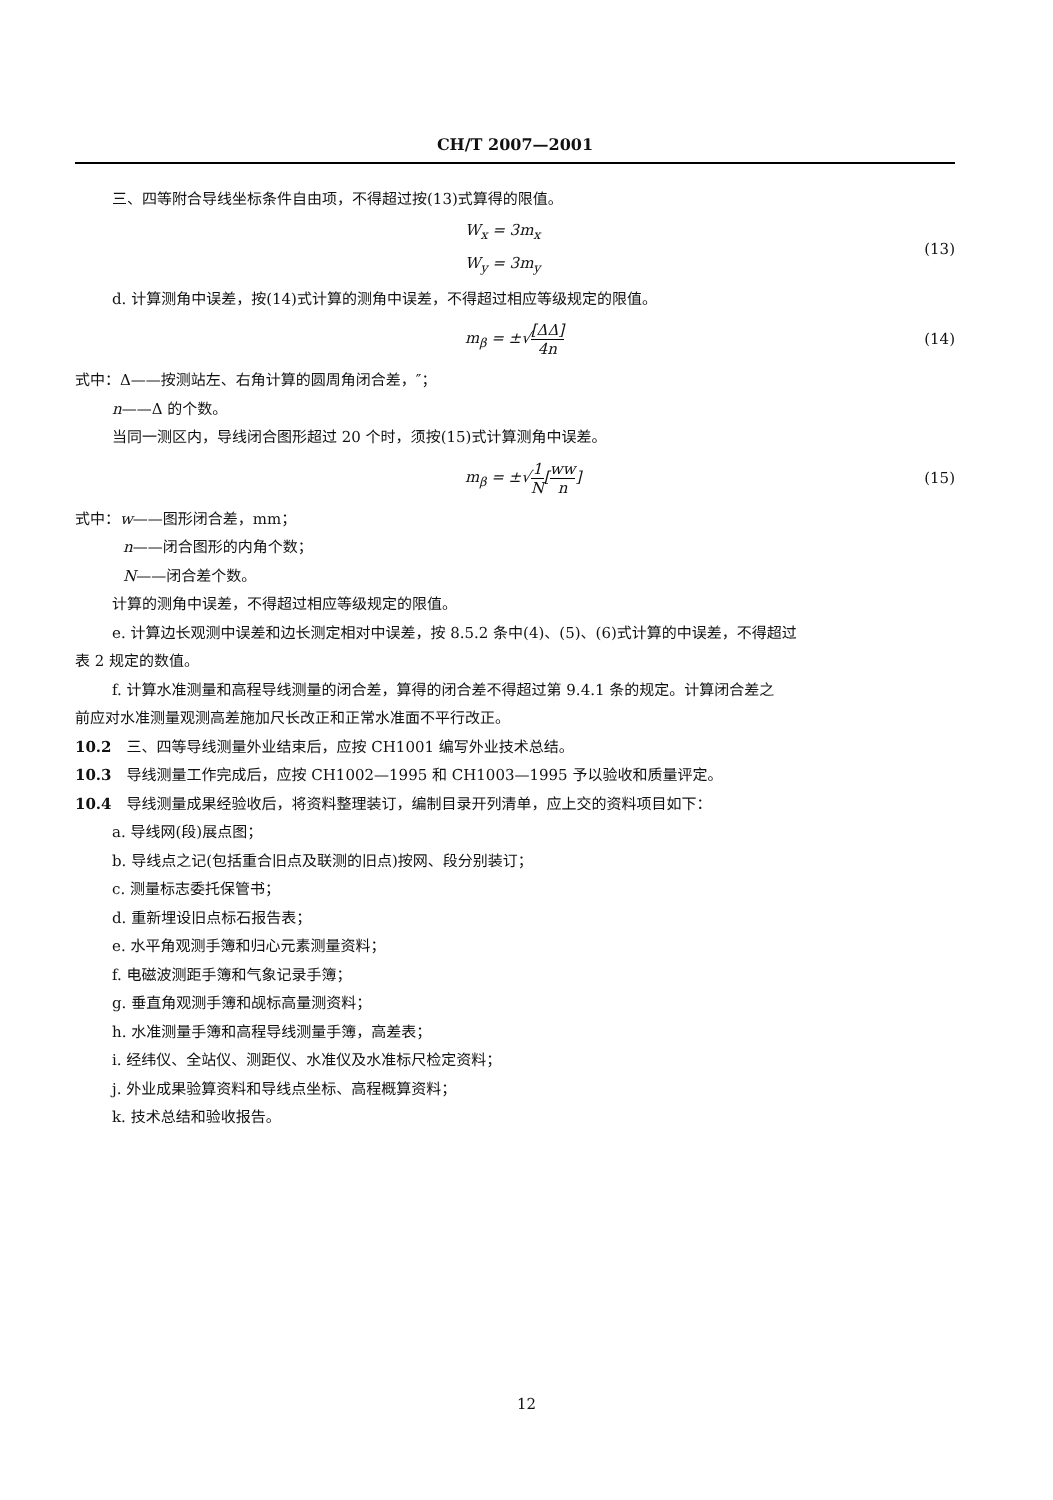CH/T 2007—2001
三、四等附合导线坐标条件自由项，不得超过按(13)式算得的限值。
W<sub>x</sub> = 3m<sub>x</sub>
W<sub>y</sub> = 3m<sub>y</sub>
(13)
d. 计算测角中误差，按(14)式计算的测角中误差，不得超过相应等级规定的限值。
m<sub>β</sub> = ±√[ΔΔ] 4n
(14)
式中：Δ——按测站左、右角计算的圆周角闭合差，″；
n——Δ 的个数。
当同一测区内，导线闭合图形超过 20 个时，须按(15)式计算测角中误差。
m<sub>β</sub> = ±√1 N[ww n] (15)
式中：w——图形闭合差，mm；
n——闭合图形的内角个数；
N——闭合差个数。
计算的测角中误差，不得超过相应等级规定的限值。
e. 计算边长观测中误差和边长测定相对中误差，按 8.5.2 条中(4)、(5)、(6)式计算的中误差，不得超过
表 2 规定的数值。
f. 计算水准测量和高程导线测量的闭合差，算得的闭合差不得超过第 9.4.1 条的规定。计算闭合差之
前应对水准测量观测高差施加尺长改正和正常水准面不平行改正。
10.2　三、四等导线测量外业结束后，应按 CH1001 编写外业技术总结。
10.3　导线测量工作完成后，应按 CH1002—1995 和 CH1003—1995 予以验收和质量评定。
10.4　导线测量成果经验收后，将资料整理装订，编制目录开列清单，应上交的资料项目如下：
a. 导线网(段)展点图；
b. 导线点之记(包括重合旧点及联测的旧点)按网、段分别装订；
c. 测量标志委托保管书；
d. 重新埋设旧点标石报告表；
e. 水平角观测手簿和归心元素测量资料；
f. 电磁波测距手簿和气象记录手簿；
g. 垂直角观测手簿和觇标高量测资料；
h. 水准测量手簿和高程导线测量手簿，高差表；
i. 经纬仪、全站仪、测距仪、水准仪及水准标尺检定资料；
j. 外业成果验算资料和导线点坐标、高程概算资料；
k. 技术总结和验收报告。
12